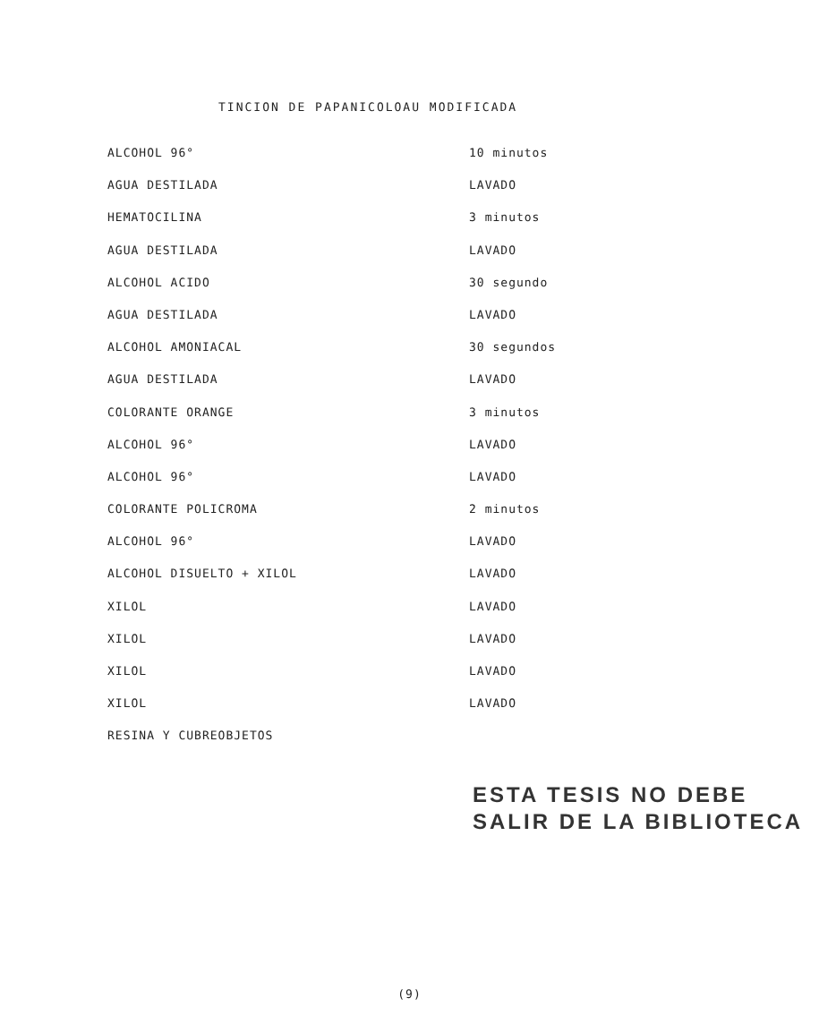TINCION DE PAPANICOLOAU MODIFICADA
| ALCOHOL 96° | 10 minutos |
| AGUA DESTILADA | LAVADO |
| HEMATOCILINA | 3 minutos |
| AGUA DESTILADA | LAVADO |
| ALCOHOL ACIDO | 30 segundo |
| AGUA DESTILADA | LAVADO |
| ALCOHOL AMONIACAL | 30 segundos |
| AGUA DESTILADA | LAVADO |
| COLORANTE ORANGE | 3 minutos |
| ALCOHOL 96° | LAVADO |
| ALCOHOL 96° | LAVADO |
| COLORANTE POLICROMA | 2 minutos |
| ALCOHOL 96° | LAVADO |
| ALCOHOL DISUELTO + XILOL | LAVADO |
| XILOL | LAVADO |
| XILOL | LAVADO |
| XILOL | LAVADO |
| XILOL | LAVADO |
| RESINA Y CUBREOBJETOS | |
ESTA TESIS NO DEBE
SALIR DE LA BIBLIOTECA
(9)